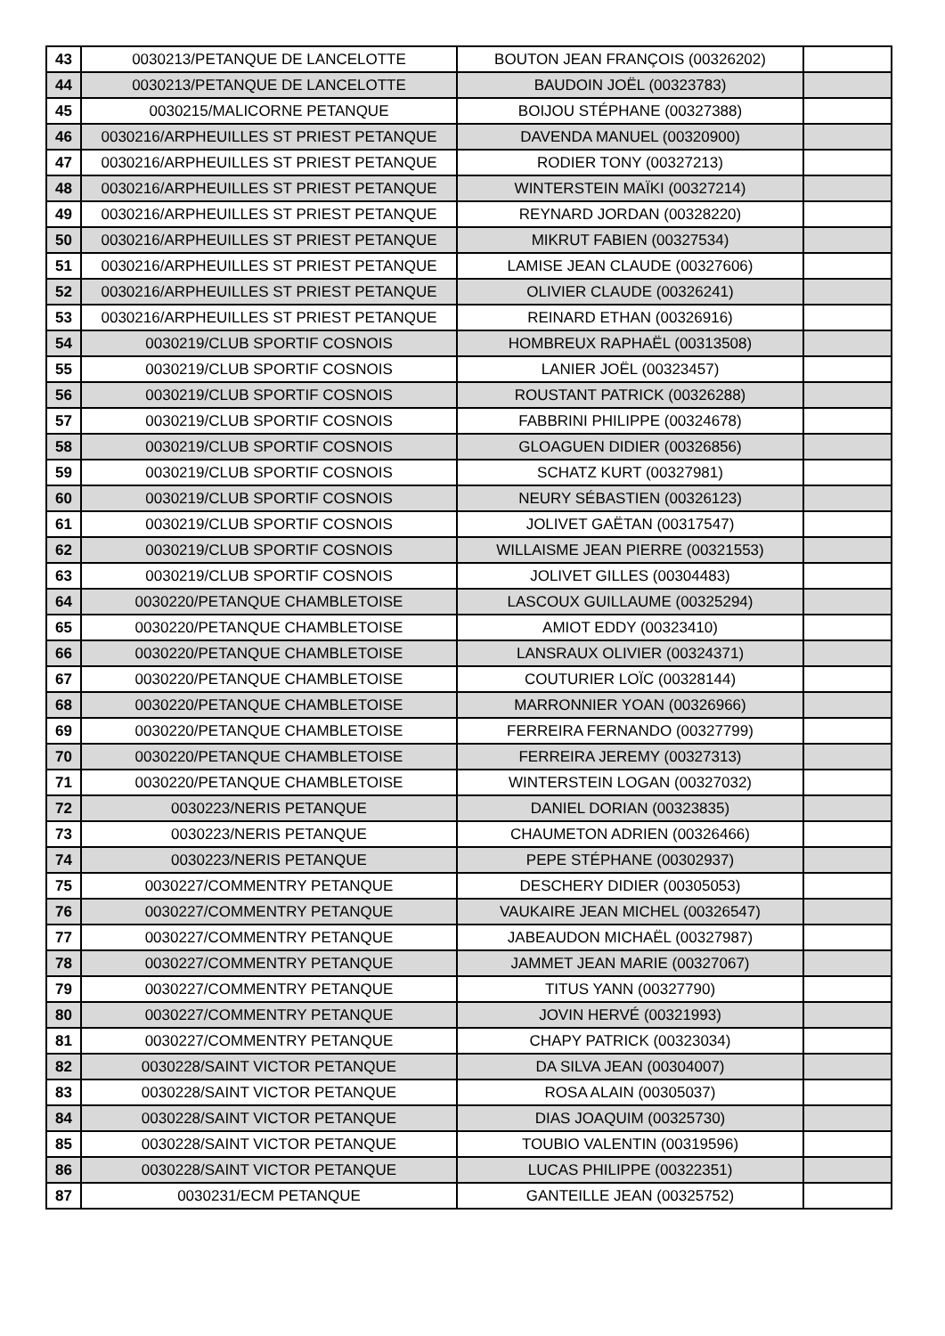| 43 | 0030213/PETANQUE DE LANCELOTTE | BOUTON JEAN FRANÇOIS (00326202) | |
| 44 | 0030213/PETANQUE DE LANCELOTTE | BAUDOIN JOËL (00323783) | |
| 45 | 0030215/MALICORNE PETANQUE | BOIJOU STÉPHANE (00327388) | |
| 46 | 0030216/ARPHEUILLES ST PRIEST PETANQUE | DAVENDA MANUEL (00320900) | |
| 47 | 0030216/ARPHEUILLES ST PRIEST PETANQUE | RODIER TONY (00327213) | |
| 48 | 0030216/ARPHEUILLES ST PRIEST PETANQUE | WINTERSTEIN MAÏKI (00327214) | |
| 49 | 0030216/ARPHEUILLES ST PRIEST PETANQUE | REYNARD JORDAN (00328220) | |
| 50 | 0030216/ARPHEUILLES ST PRIEST PETANQUE | MIKRUT FABIEN (00327534) | |
| 51 | 0030216/ARPHEUILLES ST PRIEST PETANQUE | LAMISE JEAN CLAUDE (00327606) | |
| 52 | 0030216/ARPHEUILLES ST PRIEST PETANQUE | OLIVIER CLAUDE (00326241) | |
| 53 | 0030216/ARPHEUILLES ST PRIEST PETANQUE | REINARD ETHAN (00326916) | |
| 54 | 0030219/CLUB SPORTIF COSNOIS | HOMBREUX RAPHAËL (00313508) | |
| 55 | 0030219/CLUB SPORTIF COSNOIS | LANIER JOËL (00323457) | |
| 56 | 0030219/CLUB SPORTIF COSNOIS | ROUSTANT PATRICK (00326288) | |
| 57 | 0030219/CLUB SPORTIF COSNOIS | FABBRINI PHILIPPE (00324678) | |
| 58 | 0030219/CLUB SPORTIF COSNOIS | GLOAGUEN DIDIER (00326856) | |
| 59 | 0030219/CLUB SPORTIF COSNOIS | SCHATZ KURT (00327981) | |
| 60 | 0030219/CLUB SPORTIF COSNOIS | NEURY SÉBASTIEN (00326123) | |
| 61 | 0030219/CLUB SPORTIF COSNOIS | JOLIVET GAËTAN (00317547) | |
| 62 | 0030219/CLUB SPORTIF COSNOIS | WILLAISME JEAN PIERRE (00321553) | |
| 63 | 0030219/CLUB SPORTIF COSNOIS | JOLIVET GILLES (00304483) | |
| 64 | 0030220/PETANQUE CHAMBLETOISE | LASCOUX GUILLAUME (00325294) | |
| 65 | 0030220/PETANQUE CHAMBLETOISE | AMIOT EDDY (00323410) | |
| 66 | 0030220/PETANQUE CHAMBLETOISE | LANSRAUX OLIVIER (00324371) | |
| 67 | 0030220/PETANQUE CHAMBLETOISE | COUTURIER LOÏC (00328144) | |
| 68 | 0030220/PETANQUE CHAMBLETOISE | MARRONNIER YOAN (00326966) | |
| 69 | 0030220/PETANQUE CHAMBLETOISE | FERREIRA FERNANDO (00327799) | |
| 70 | 0030220/PETANQUE CHAMBLETOISE | FERREIRA JEREMY (00327313) | |
| 71 | 0030220/PETANQUE CHAMBLETOISE | WINTERSTEIN LOGAN (00327032) | |
| 72 | 0030223/NERIS PETANQUE | DANIEL DORIAN (00323835) | |
| 73 | 0030223/NERIS PETANQUE | CHAUMETON ADRIEN (00326466) | |
| 74 | 0030223/NERIS PETANQUE | PEPE STÉPHANE (00302937) | |
| 75 | 0030227/COMMENTRY PETANQUE | DESCHERY DIDIER (00305053) | |
| 76 | 0030227/COMMENTRY PETANQUE | VAUKAIRE JEAN MICHEL (00326547) | |
| 77 | 0030227/COMMENTRY PETANQUE | JABEAUDON MICHAËL (00327987) | |
| 78 | 0030227/COMMENTRY PETANQUE | JAMMET JEAN MARIE (00327067) | |
| 79 | 0030227/COMMENTRY PETANQUE | TITUS YANN (00327790) | |
| 80 | 0030227/COMMENTRY PETANQUE | JOVIN HERVÉ (00321993) | |
| 81 | 0030227/COMMENTRY PETANQUE | CHAPY PATRICK (00323034) | |
| 82 | 0030228/SAINT VICTOR PETANQUE | DA SILVA JEAN (00304007) | |
| 83 | 0030228/SAINT VICTOR PETANQUE | ROSA ALAIN (00305037) | |
| 84 | 0030228/SAINT VICTOR PETANQUE | DIAS JOAQUIM (00325730) | |
| 85 | 0030228/SAINT VICTOR PETANQUE | TOUBIO VALENTIN (00319596) | |
| 86 | 0030228/SAINT VICTOR PETANQUE | LUCAS PHILIPPE (00322351) | |
| 87 | 0030231/ECM PETANQUE | GANTEILLE JEAN (00325752) | |